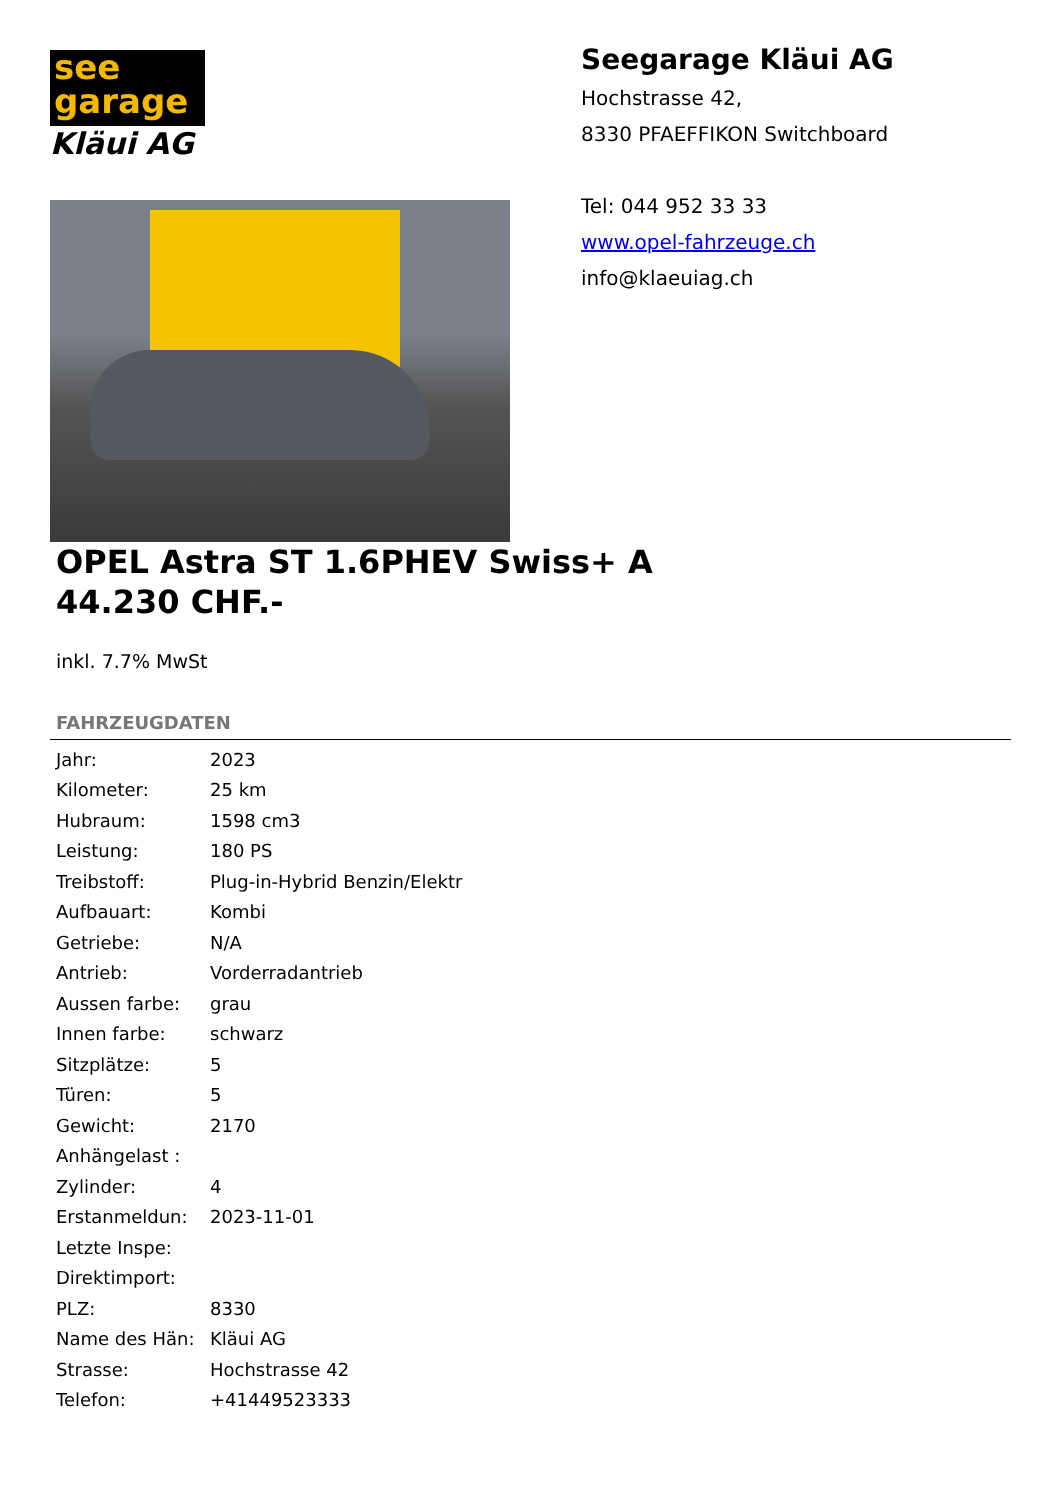see
garage
Kläui AG
Seegarage Kläui AG
Hochstrasse 42,
8330 PFAEFFIKON Switchboard
Tel: 044 952 33 33
www.opel-fahrzeuge.ch
info@klaeuiag.ch
OPEL Astra ST 1.6PHEV Swiss+ A
44.230 CHF.-
inkl. 7.7% MwSt
FAHRZEUGDATEN
| Jahr: | 2023 |
| Kilometer: | 25 km |
| Hubraum: | 1598 cm3 |
| Leistung: | 180 PS |
| Treibstoff: | Plug-in-Hybrid Benzin/Elektr |
| Aufbauart: | Kombi |
| Getriebe: | N/A |
| Antrieb: | Vorderradantrieb |
| Aussen farbe: | grau |
| Innen farbe: | schwarz |
| Sitzplätze: | 5 |
| Türen: | 5 |
| Gewicht: | 2170 |
| Anhängelast : | |
| Zylinder: | 4 |
| Erstanmeldun: | 2023-11-01 |
| Letzte Inspe: | |
| Direktimport: | |
| PLZ: | 8330 |
| Name des Hän: | Kläui AG |
| Strasse: | Hochstrasse 42 |
| Telefon: | +41449523333 |